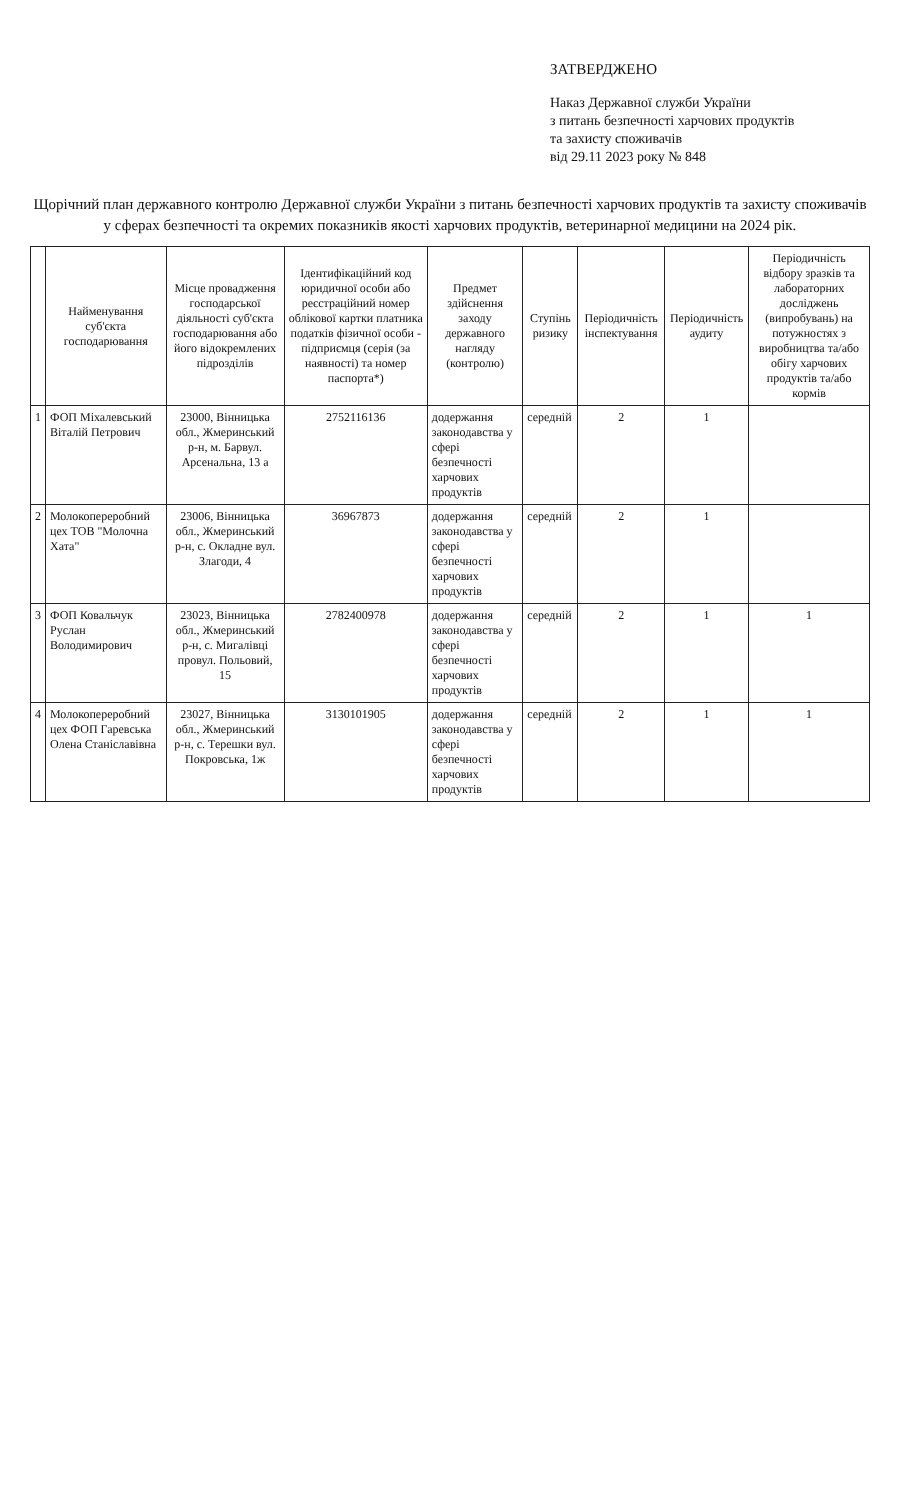ЗАТВЕРДЖЕНО
Наказ Державної служби України
з питань безпечності харчових продуктів
та захисту споживачів
від 29.11 2023 року № 848
Щорічний план державного контролю Державної служби України з питань безпечності харчових продуктів та захисту споживачів
у сферах безпечності та окремих показників якості харчових продуктів, ветеринарної медицини на 2024 рік.
| | Найменування суб'єкта господарювання | Місце провадження господарської діяльності суб'єкта господарювання або його відокремлених підрозділів | Ідентифікаційний код юридичної особи або реєстраційний номер облікової картки платника податків фізичної особи - підприємця (серія (за наявності) та номер паспорта*) | Предмет здійснення заходу державного нагляду (контролю) | Ступінь ризику | Періодичність інспектування | Періодичність аудиту | Періодичність відбору зразків та лабораторних досліджень (випробувань) на потужностях з виробництва та/або обігу харчових продуктів та/або кормів |
| --- | --- | --- | --- | --- | --- | --- | --- | --- |
| 1 | ФОП Міхалевський Віталій Петрович | 23000, Вінницька обл., Жмеринський р-н, м. Барвул. Арсенальна, 13 а | 2752116136 | додержання законодавства у сфері безпечності харчових продуктів | середній | 2 | 1 | |
| 2 | Молокопереробний цех ТОВ "Молочна Хата" | 23006, Вінницька обл., Жмеринський р-н, с. Окладне вул. Злагоди, 4 | 36967873 | додержання законодавства у сфері безпечності харчових продуктів | середній | 2 | 1 | |
| 3 | ФОП Ковальчук Руслан Володимирович | 23023, Вінницька обл., Жмеринський р-н, с. Мигалівці провул. Польовий, 15 | 2782400978 | додержання законодавства у сфері безпечності харчових продуктів | середній | 2 | 1 | 1 |
| 4 | Молокопереробний цех ФОП Гаревська Олена Станіславівна | 23027, Вінницька обл., Жмеринський р-н, с. Терешки вул. Покровська, 1ж | 3130101905 | додержання законодавства у сфері безпечності харчових продуктів | середній | 2 | 1 | 1 |